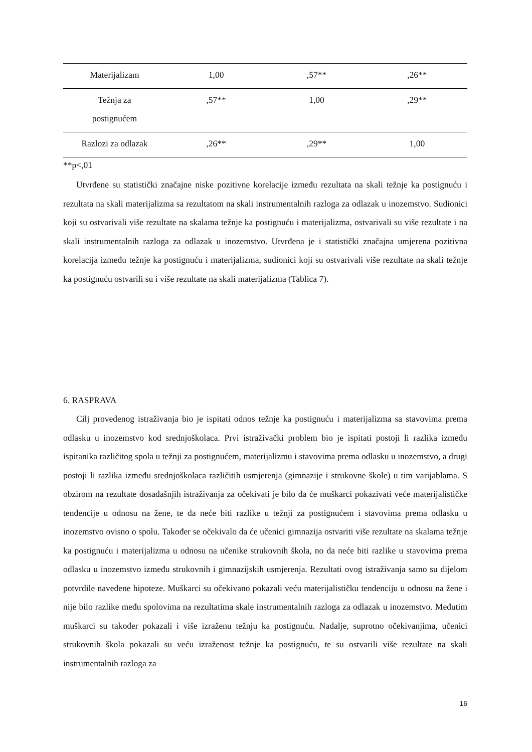| Materijalizam | 1,00 | ,57** | ,26** |
| Težnja za postignućem | ,57** | 1,00 | ,29** |
| Razlozi za odlazak | ,26** | ,29** | 1,00 |
**p<,01
Utvrđene su statistički značajne niske pozitivne korelacije između rezultata na skali težnje ka postignuću i rezultata na skali materijalizma sa rezultatom na skali instrumentalnih razloga za odlazak u inozemstvo. Sudionici koji su ostvarivali više rezultate na skalama težnje ka postignuću i materijalizma, ostvarivali su više rezultate i na skali instrumentalnih razloga za odlazak u inozemstvo. Utvrđena je i statistički značajna umjerena pozitivna korelacija između težnje ka postignuću i materijalizma, sudionici koji su ostvarivali više rezultate na skali težnje ka postignuću ostvarili su i više rezultate na skali materijalizma (Tablica 7).
6. RASPRAVA
Cilj provedenog istraživanja bio je ispitati odnos težnje ka postignuću i materijalizma sa stavovima prema odlasku u inozemstvo kod srednjoškolaca. Prvi istraživački problem bio je ispitati postoji li razlika između ispitanika različitog spola u težnji za postignućem, materijalizmu i stavovima prema odlasku u inozemstvo, a drugi postoji li razlika između srednjoškolaca različitih usmjerenja (gimnazije i strukovne škole) u tim varijablama. S obzirom na rezultate dosadašnjih istraživanja za očekivati je bilo da će muškarci pokazivati veće materijalističke tendencije u odnosu na žene, te da neće biti razlike u težnji za postignućem i stavovima prema odlasku u inozemstvo ovisno o spolu. Također se očekivalo da će učenici gimnazija ostvariti više rezultate na skalama težnje ka postignuću i materijalizma u odnosu na učenike strukovnih škola, no da neće biti razlike u stavovima prema odlasku u inozemstvo između strukovnih i gimnazijskih usmjerenja. Rezultati ovog istraživanja samo su dijelom potvrdile navedene hipoteze. Muškarci su očekivano pokazali veću materijalističku tendenciju u odnosu na žene i nije bilo razlike među spolovima na rezultatima skale instrumentalnih razloga za odlazak u inozemstvo. Međutim muškarci su također pokazali i više izraženu težnju ka postignuću. Nadalje, suprotno očekivanjima, učenici strukovnih škola pokazali su veću izraženost težnje ka postignuću, te su ostvarili više rezultate na skali instrumentalnih razloga za
16